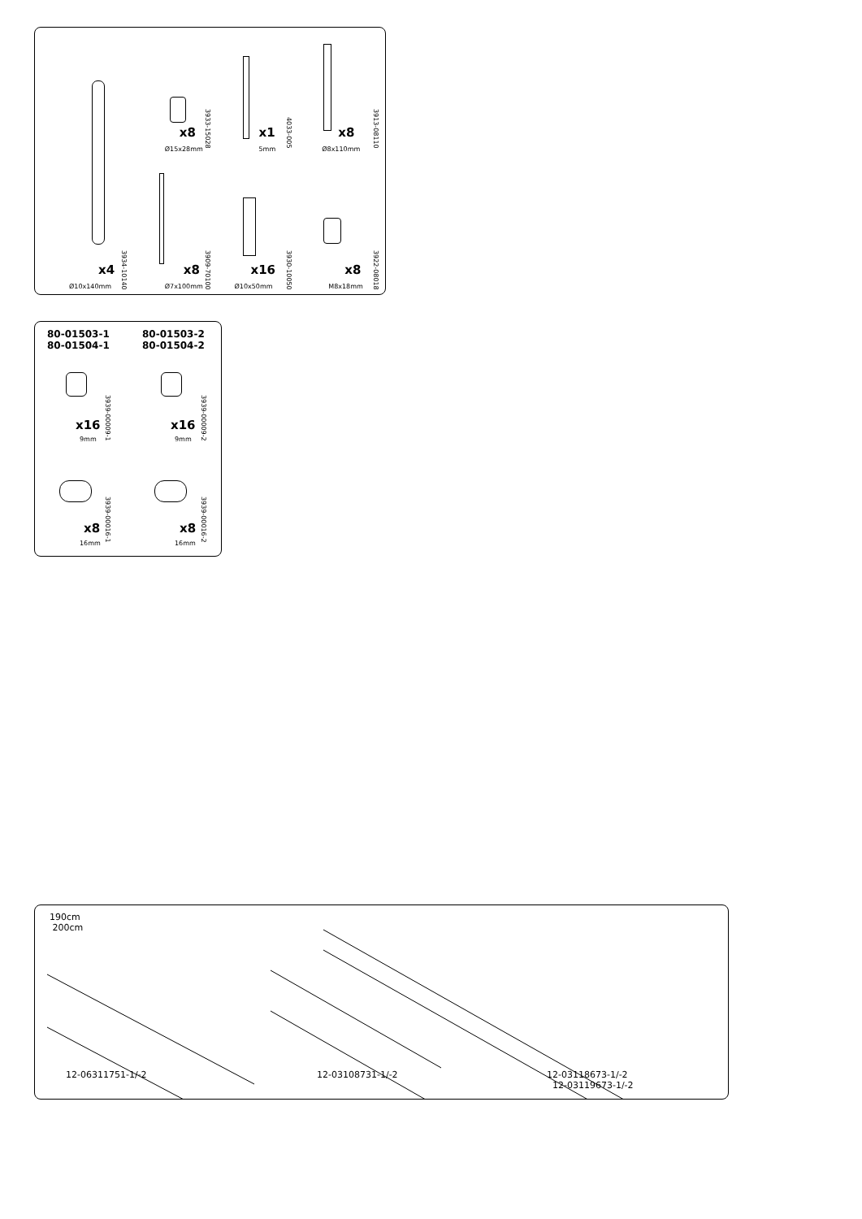x8
Ø15x28mm
3933-15028
x1
5mm
4033-005
x8
Ø8x110mm
3913-08110
x4
Ø10x140mm
3934-10140
x8
Ø7x100mm
3909-70100
x16
Ø10x50mm
3930-10050
x8
M8x18mm
3922-08018
80-01503-1
80-01504-1
80-01503-2
80-01504-2
x16
9mm
3939-00009-1
x16
9mm
3939-00009-2
x8
16mm
3939-00016-1
x8
16mm
3939-00016-2
190cm
200cm
12-06311751-1/-2 12-03108731-1/-2
12-03118673-1/-2
12-03119673-1/-2